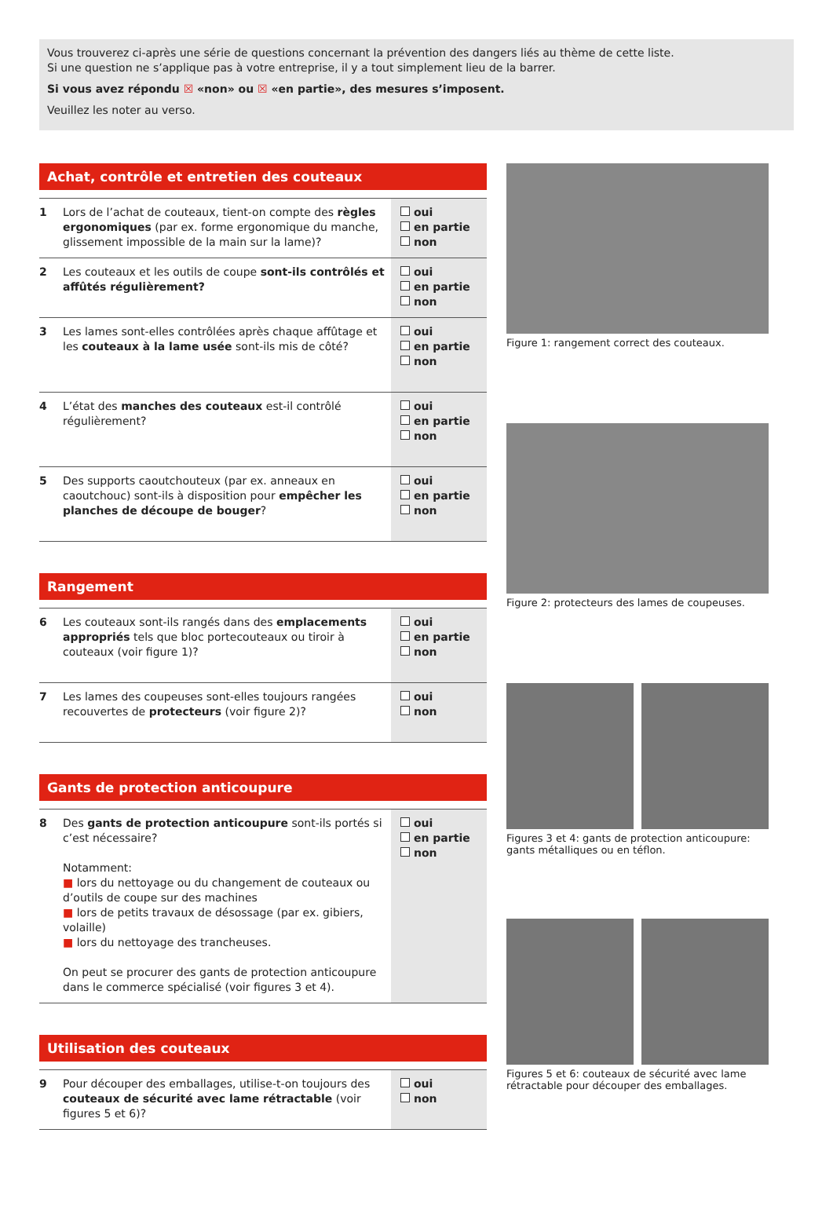Vous trouverez ci-après une série de questions concernant la prévention des dangers liés au thème de cette liste.
Si une question ne s’applique pas à votre entreprise, il y a tout simplement lieu de la barrer.
Si vous avez répondu ☒ «non» ou ☒ «en partie», des mesures s’imposent.
Veuillez les noter au verso.
Achat, contrôle et entretien des couteaux
| 1 | Lors de l’achat de couteaux, tient-on compte des règles ergonomiques (par ex. forme ergonomique du manche, glissement impossible de la main sur la lame)? | oui en partie non |
| 2 | Les couteaux et les outils de coupe sont-ils contrôlés et affûtés régulièrement? | oui en partie non |
| 3 | Les lames sont-elles contrôlées après chaque affûtage et les couteaux à la lame usée sont-ils mis de côté? | oui en partie non |
| 4 | L’état des manches des couteaux est-il contrôlé régulièrement? | oui en partie non |
| 5 | Des supports caoutchouteux (par ex. anneaux en caoutchouc) sont-ils à disposition pour empêcher les planches de découpe de bouger ? | oui en partie non |
Rangement
| 6 | Les couteaux sont-ils rangés dans des emplacements appropriés tels que bloc portecouteaux ou tiroir à couteaux (voir figure 1)? | oui en partie non |
| 7 | Les lames des coupeuses sont-elles toujours rangées recouvertes de protecteurs (voir figure 2)? | oui non |
Gants de protection anticoupure
| 8 | Des gants de protection anticoupure sont-ils portés si c’est nécessaire? Notamment: ■ lors du nettoyage ou du changement de couteaux ou d’outils de coupe sur des machines ■ lors de petits travaux de désossage (par ex. gibiers, volaille) ■ lors du nettoyage des trancheuses. On peut se procurer des gants de protection anticoupure dans le commerce spécialisé (voir figures 3 et 4). | oui en partie non |
Utilisation des couteaux
| 9 | Pour découper des emballages, utilise-t-on toujours des couteaux de sécurité avec lame rétractable (voir figures 5 et 6)? | oui non |
Figure 1: rangement correct des couteaux.
Figure 2: protecteurs des lames de coupeuses.
Figures 3 et 4: gants de protection anticoupure: gants métalliques ou en téflon.
Figures 5 et 6: couteaux de sécurité avec lame rétractable pour découper des emballages.